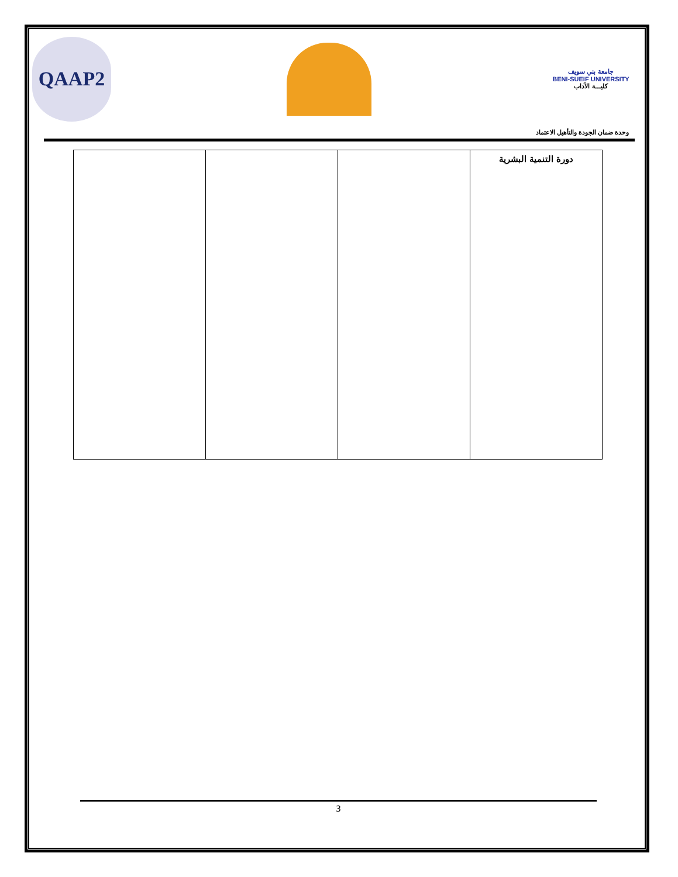QAAP2
جامعة بني سويف
BENI-SUEIF UNIVERSITY
كليـــة الآداب
وحدة ضمان الجودة والتأهيل الاعتماد
| دورة التنمية البشرية | | | |
3